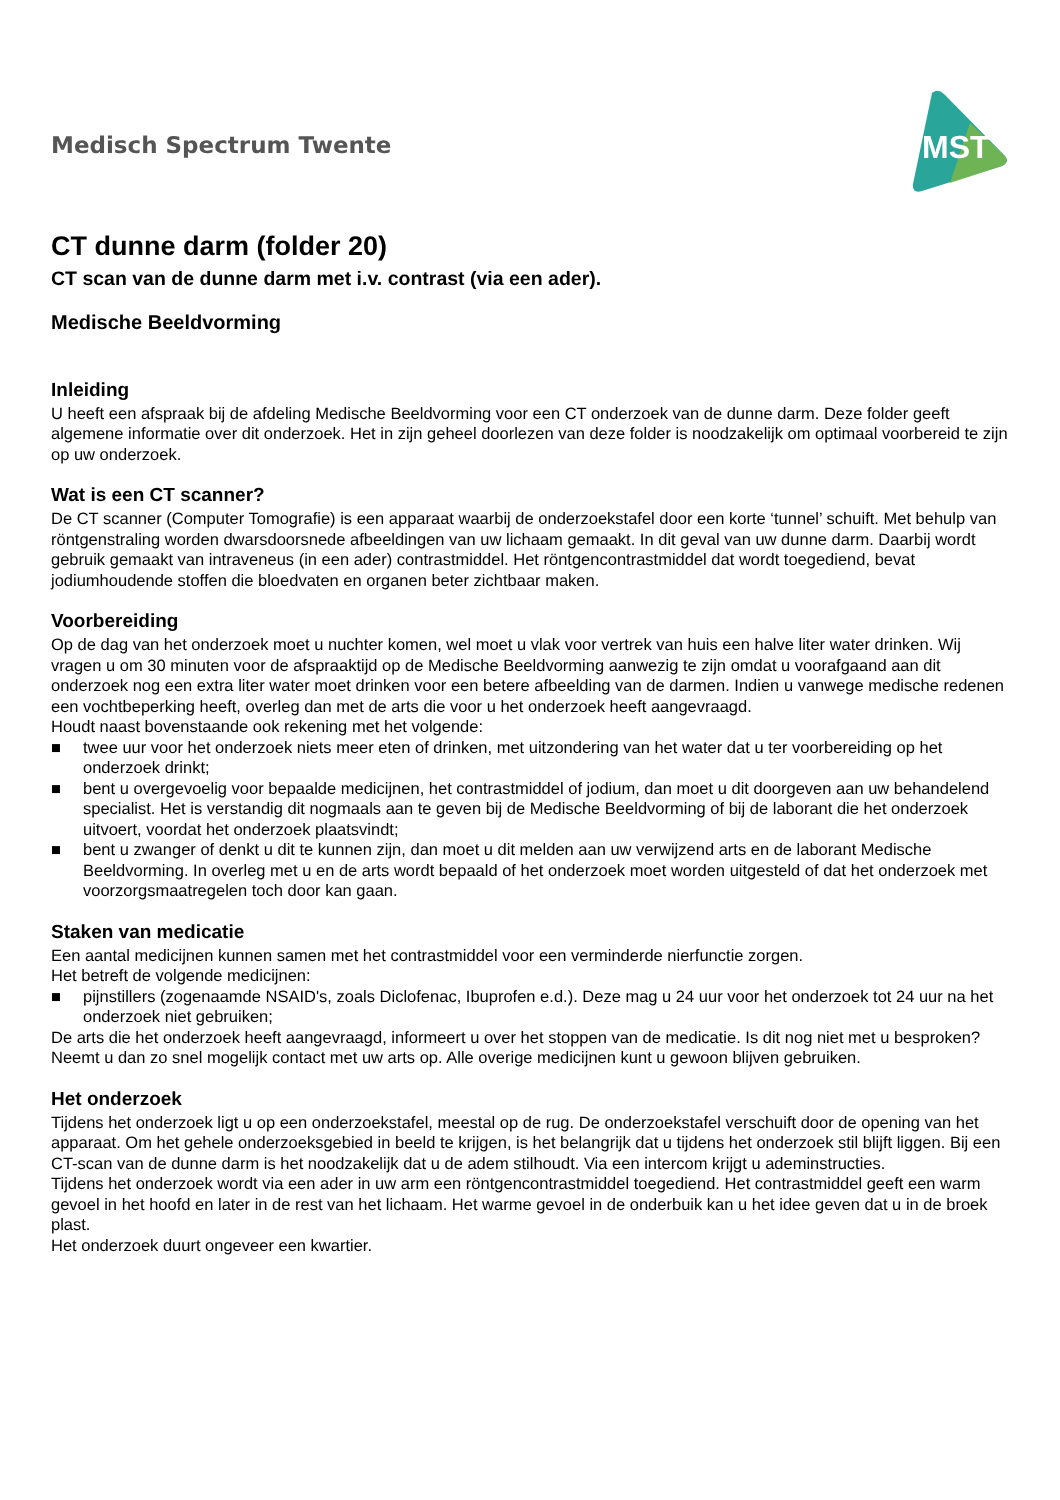Medisch Spectrum Twente
MST
CT dunne darm (folder 20)
CT scan van de dunne darm met i.v. contrast (via een ader).
Medische Beeldvorming
Inleiding
U heeft een afspraak bij de afdeling Medische Beeldvorming voor een CT onderzoek van de dunne darm. Deze folder geeft algemene informatie over dit onderzoek. Het in zijn geheel doorlezen van deze folder is noodzakelijk om optimaal voorbereid te zijn op uw onderzoek.
Wat is een CT scanner?
De CT scanner (Computer Tomografie) is een apparaat waarbij de onderzoekstafel door een korte ‘tunnel’ schuift. Met behulp van röntgenstraling worden dwarsdoorsnede afbeeldingen van uw lichaam gemaakt. In dit geval van uw dunne darm. Daarbij wordt gebruik gemaakt van intraveneus (in een ader) contrastmiddel. Het röntgencontrastmiddel dat wordt toegediend, bevat jodiumhoudende stoffen die bloedvaten en organen beter zichtbaar maken.
Voorbereiding
Op de dag van het onderzoek moet u nuchter komen, wel moet u vlak voor vertrek van huis een halve liter water drinken. Wij vragen u om 30 minuten voor de afspraaktijd op de Medische Beeldvorming aanwezig te zijn omdat u voorafgaand aan dit onderzoek nog een extra liter water moet drinken voor een betere afbeelding van de darmen. Indien u vanwege medische redenen een vochtbeperking heeft, overleg dan met de arts die voor u het onderzoek heeft aangevraagd.
Houdt naast bovenstaande ook rekening met het volgende:
■ twee uur voor het onderzoek niets meer eten of drinken, met uitzondering van het water dat u ter voorbereiding op het onderzoek drinkt;
■ bent u overgevoelig voor bepaalde medicijnen, het contrastmiddel of jodium, dan moet u dit doorgeven aan uw behandelend specialist. Het is verstandig dit nogmaals aan te geven bij de Medische Beeldvorming of bij de laborant die het onderzoek uitvoert, voordat het onderzoek plaatsvindt;
■ bent u zwanger of denkt u dit te kunnen zijn, dan moet u dit melden aan uw verwijzend arts en de laborant Medische Beeldvorming. In overleg met u en de arts wordt bepaald of het onderzoek moet worden uitgesteld of dat het onderzoek met voorzorgsmaatregelen toch door kan gaan.
Staken van medicatie
Een aantal medicijnen kunnen samen met het contrastmiddel voor een verminderde nierfunctie zorgen.
Het betreft de volgende medicijnen:
■ pijnstillers (zogenaamde NSAID's, zoals Diclofenac, Ibuprofen e.d.). Deze mag u 24 uur voor het onderzoek tot 24 uur na het onderzoek niet gebruiken;
De arts die het onderzoek heeft aangevraagd, informeert u over het stoppen van de medicatie. Is dit nog niet met u besproken? Neemt u dan zo snel mogelijk contact met uw arts op. Alle overige medicijnen kunt u gewoon blijven gebruiken.
Het onderzoek
Tijdens het onderzoek ligt u op een onderzoekstafel, meestal op de rug. De onderzoekstafel verschuift door de opening van het apparaat. Om het gehele onderzoeksgebied in beeld te krijgen, is het belangrijk dat u tijdens het onderzoek stil blijft liggen. Bij een CT-scan van de dunne darm is het noodzakelijk dat u de adem stilhoudt. Via een intercom krijgt u ademinstructies.
Tijdens het onderzoek wordt via een ader in uw arm een röntgencontrastmiddel toegediend. Het contrastmiddel geeft een warm gevoel in het hoofd en later in de rest van het lichaam. Het warme gevoel in de onderbuik kan u het idee geven dat u in de broek plast.
Het onderzoek duurt ongeveer een kwartier.